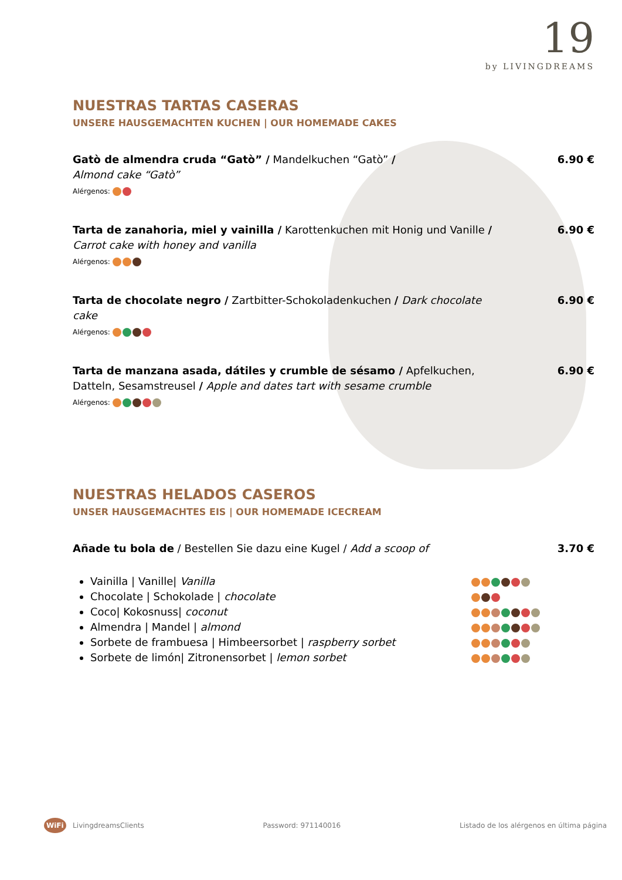19
by LIVINGDREAMS
NUESTRAS TARTAS CASERAS
UNSERE HAUSGEMACHTEN KUCHEN | OUR HOMEMADE CAKES
Gatò de almendra cruda “Gatò” / Mandelkuchen “Gatò” /
Almond cake “Gatò”
Alérgenos:
6.90 €
Tarta de zanahoria, miel y vainilla / Karottenkuchen mit Honig und Vanille /
Carrot cake with honey and vanilla
Alérgenos:
6.90 €
Tarta de chocolate negro / Zartbitter-Schokoladenkuchen / Dark chocolate cake
Alérgenos:
6.90 €
Tarta de manzana asada, dátiles y crumble de sésamo / Apfelkuchen, Datteln, Sesamstreusel / Apple and dates tart with sesame crumble
Alérgenos:
6.90 €
NUESTRAS HELADOS CASEROS
UNSER HAUSGEMACHTES EIS | OUR HOMEMADE ICECREAM
Añade tu bola de / Bestellen Sie dazu eine Kugel / Add a scoop of 3.70 €
Vainilla | Vanille| Vanilla
Chocolate | Schokolade | chocolate
Coco| Kokosnuss| coconut
Almendra | Mandel | almond
Sorbete de frambuesa | Himbeersorbet | raspberry sorbet
Sorbete de limón| Zitronensorbet | lemon sorbet
WiFi LivingdreamsClients Password: 971140016 Listado de los alérgenos en última página